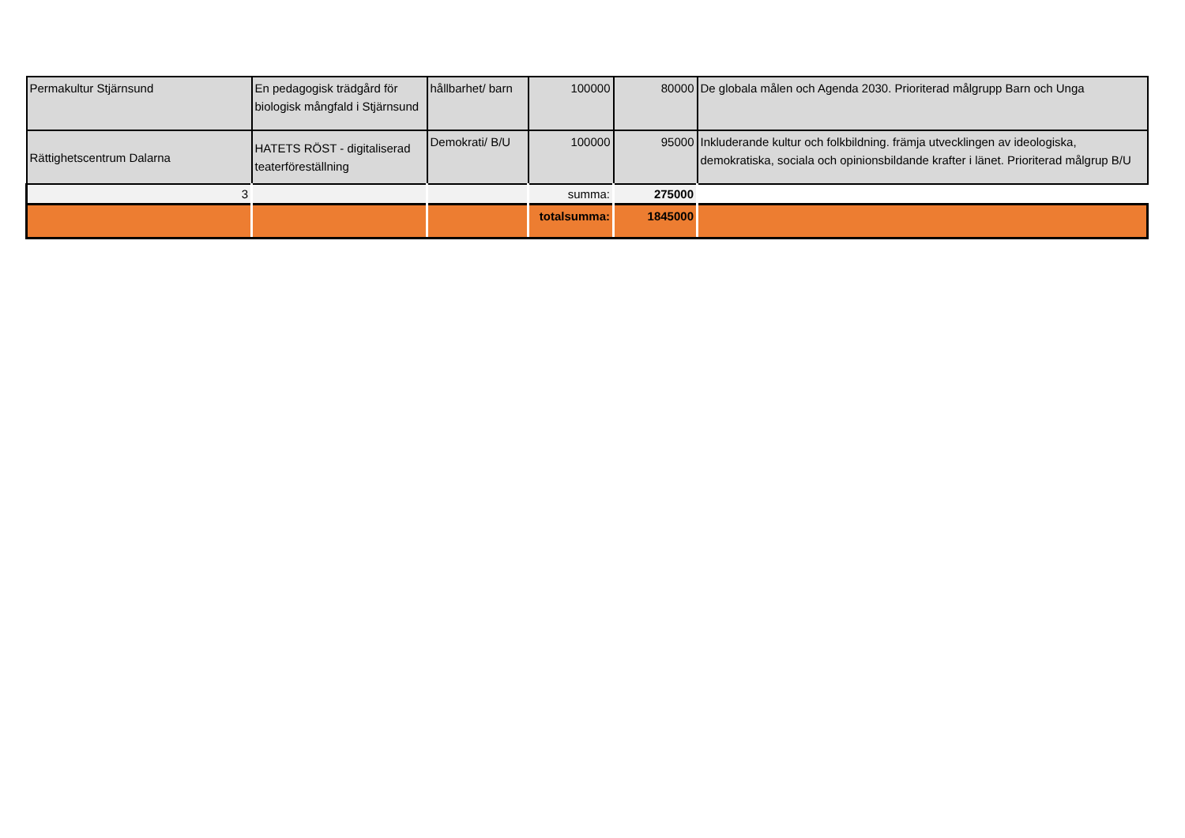| Permakultur Stjärnsund | En pedagogisk trädgård för biologisk mångfald i Stjärnsund | hållbarhet/ barn | 100000 | 80000 | De globala målen och Agenda 2030. Prioriterad målgrupp Barn och Unga |
| Rättighetscentrum Dalarna | HATETS RÖST - digitaliserad teaterföreställning | Demokrati/ B/U | 100000 | 95000 | Inkluderande kultur och folkbildning. främja utvecklingen av ideologiska, demokratiska, sociala och opinionsbildande krafter i länet. Prioriterad målgrup B/U |
| 3 | | | summa: | 275000 | |
| | | | totalsumma: | 1845000 | |